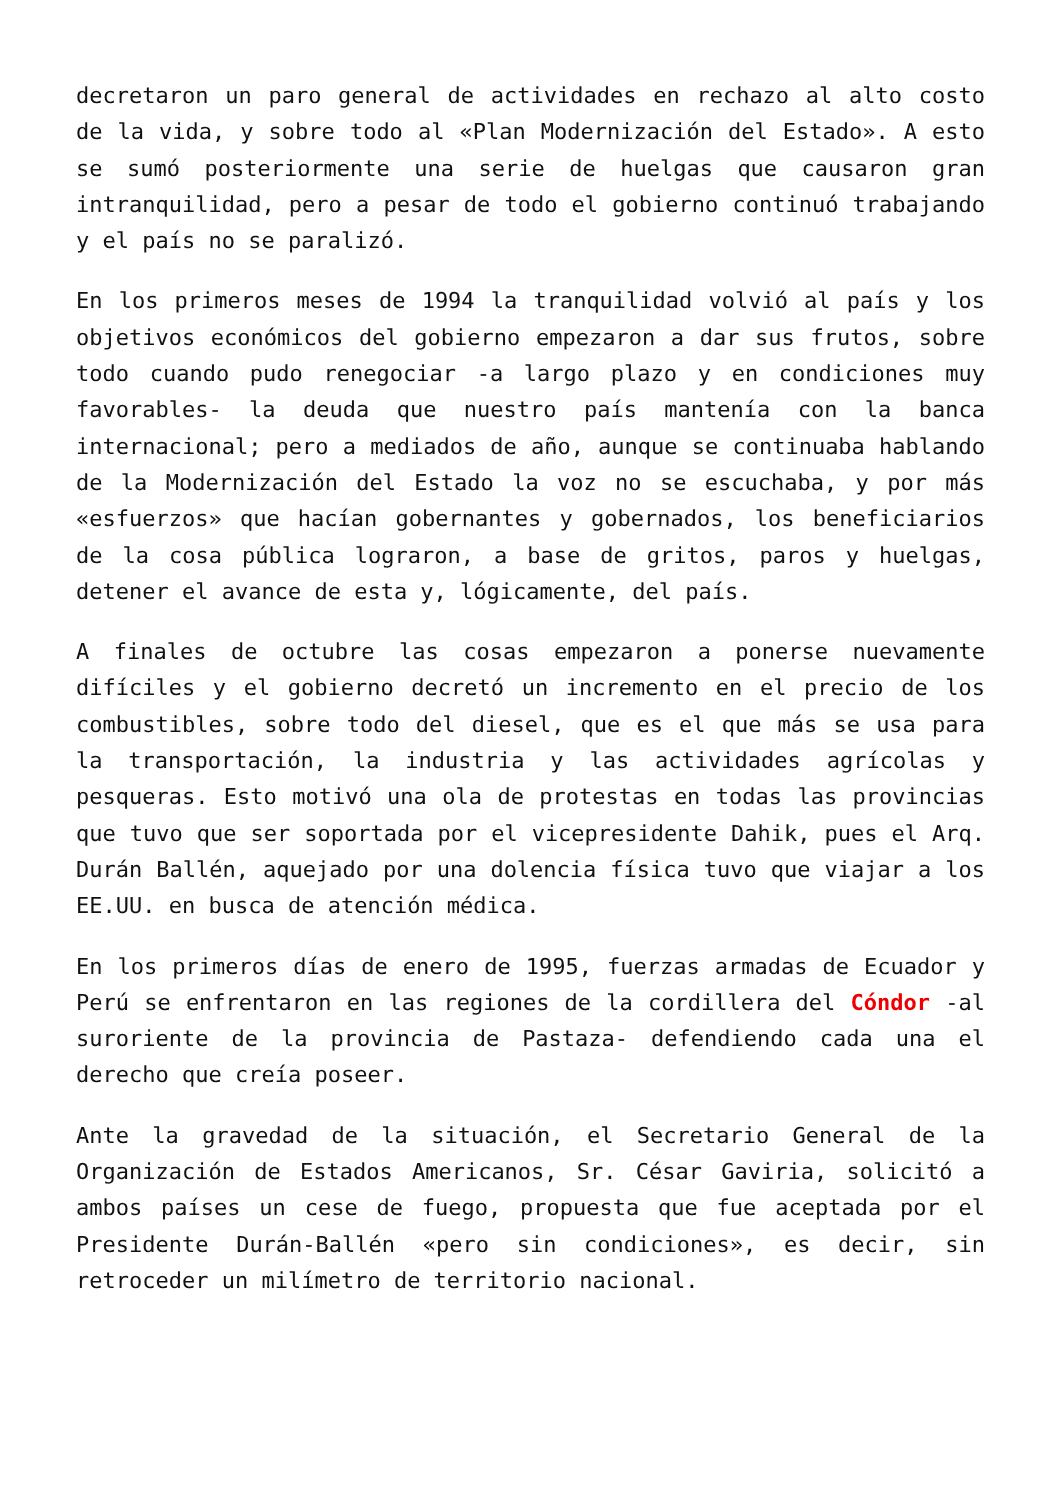decretaron un paro general de actividades en rechazo al alto costo de la vida, y sobre todo al «Plan Modernización del Estado». A esto se sumó posteriormente una serie de huelgas que causaron gran intranquilidad, pero a pesar de todo el gobierno continuó trabajando y el país no se paralizó.
En los primeros meses de 1994 la tranquilidad volvió al país y los objetivos económicos del gobierno empezaron a dar sus frutos, sobre todo cuando pudo renegociar -a largo plazo y en condiciones muy favorables- la deuda que nuestro país mantenía con la banca internacional; pero a mediados de año, aunque se continuaba hablando de la Modernización del Estado la voz no se escuchaba, y por más «esfuerzos» que hacían gobernantes y gobernados, los beneficiarios de la cosa pública lograron, a base de gritos, paros y huelgas, detener el avance de esta y, lógicamente, del país.
A finales de octubre las cosas empezaron a ponerse nuevamente difíciles y el gobierno decretó un incremento en el precio de los combustibles, sobre todo del diesel, que es el que más se usa para la transportación, la industria y las actividades agrícolas y pesqueras. Esto motivó una ola de protestas en todas las provincias que tuvo que ser soportada por el vicepresidente Dahik, pues el Arq. Durán Ballén, aquejado por una dolencia física tuvo que viajar a los EE.UU. en busca de atención médica.
En los primeros días de enero de 1995, fuerzas armadas de Ecuador y Perú se enfrentaron en las regiones de la cordillera del Cóndor -al suroriente de la provincia de Pastaza- defendiendo cada una el derecho que creía poseer.
Ante la gravedad de la situación, el Secretario General de la Organización de Estados Americanos, Sr. César Gaviria, solicitó a ambos países un cese de fuego, propuesta que fue aceptada por el Presidente Durán-Ballén «pero sin condiciones», es decir, sin retroceder un milímetro de territorio nacional.